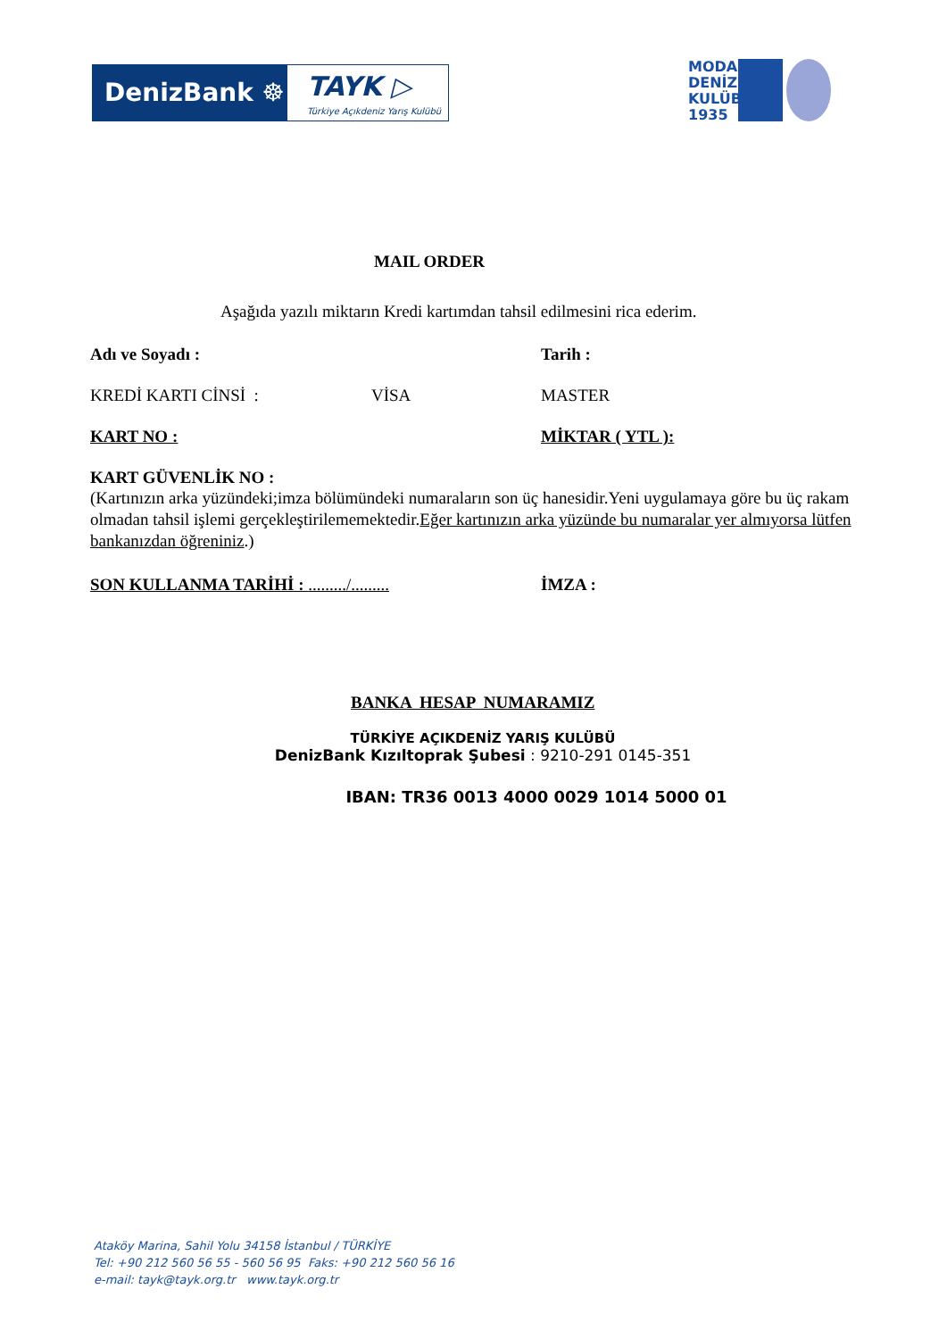DenizBank ☸
TAYK ▷
Türkiye Açıkdeniz Yarış Kulübü
MODA DENİZ KULÜBÜ 1935
MAIL ORDER
Aşağıda yazılı miktarın Kredi kartımdan tahsil edilmesini rica ederim.
Adı ve Soyadı : Tarih :
KREDİ KARTI CİNSİ : VİSA MASTER
KART NO : MİKTAR ( YTL ):
KART GÜVENLİK NO :
(Kartınızın arka yüzündeki;imza bölümündeki numaraların son üç hanesidir.Yeni uygulamaya göre bu üç rakam olmadan tahsil işlemi gerçekleştirilememektedir.Eğer kartınızın arka yüzünde bu numaralar yer almıyorsa lütfen bankanızdan öğreniniz.)
SON KULLANMA TARİHİ : ........./......... İMZA :
BANKA HESAP NUMARAMIZ
TÜRKİYE AÇIKDENİZ YARIŞ KULÜBÜ
DenizBank Kızıltoprak Şubesi : 9210-291 0145-351
IBAN: TR36 0013 4000 0029 1014 5000 01
Ataköy Marina, Sahil Yolu 34158 İstanbul / TÜRKİYE
Tel: +90 212 560 56 55 - 560 56 95 Faks: +90 212 560 56 16
e-mail: tayk@tayk.org.tr www.tayk.org.tr